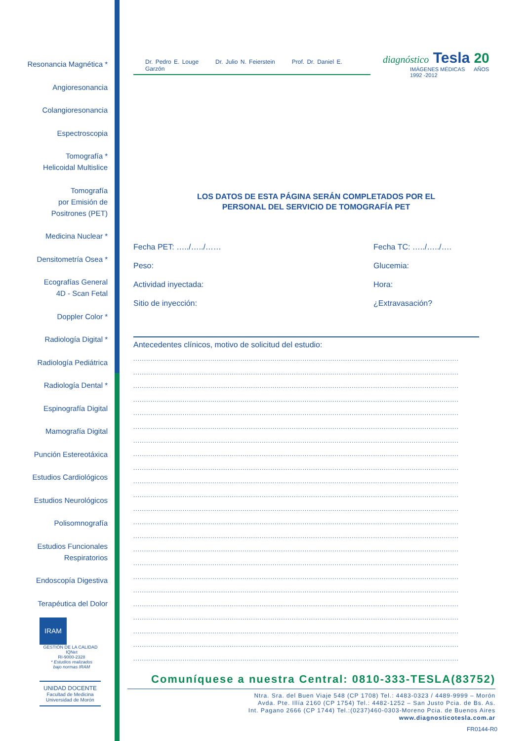Resonancia Magnética *
Angioresonancia
Colangioresonancia
Espectroscopia
Tomografía *
Helicoidal Multislice
Tomografía
por Emisión de
Positrones (PET)
Medicina Nuclear *
Densitometría Osea *
Ecografías General
4D - Scan Fetal
Doppler Color *
Radiología Digital *
Radiología Pediátrica
Radiología Dental *
Espinografía Digital
Mamografía Digital
Punción Estereotáxica
Estudios Cardiológicos
Estudios Neurológicos
Polisomnografía
Estudios Funcionales
Respiratorios
Endoscopía Digestiva
Terapéutica del Dolor
IRAM
GESTIÓN DE LA CALIDAD IQNet
RI-9000-2328
* Estudios realizados
bajo normas IRAM
UNIDAD DOCENTE
Facultad de Medicina
Universidad de Morón
Dr. Pedro E. Louge Dr. Julio N. Feierstein Prof. Dr. Daniel E. Garzón
diagnóstico Tesla 20
IMÁGENES MÉDICAS AÑOS 1992 -2012
LOS DATOS DE ESTA PÁGINA SERÁN COMPLETADOS POR EL
PERSONAL DEL SERVICIO DE TOMOGRAFÍA PET
Fecha PET: …../…../……
Fecha TC: …../…../….
Peso:
Glucemia:
Actividad inyectada:
Hora:
Sitio de inyección:
¿Extravasación?
Antecedentes clínicos, motivo de solicitud del estudio:
........................................................................................................................................................
........................................................................................................................................................
........................................................................................................................................................
........................................................................................................................................................
........................................................................................................................................................
........................................................................................................................................................
........................................................................................................................................................
........................................................................................................................................................
........................................................................................................................................................
........................................................................................................................................................
........................................................................................................................................................
........................................................................................................................................................
........................................................................................................................................................
........................................................................................................................................................
........................................................................................................................................................
........................................................................................................................................................
........................................................................................................................................................
........................................................................................................................................................
........................................................................................................................................................
........................................................................................................................................................
........................................................................................................................................................
........................................................................................................................................................
........................................................................................................................................................
Comuníquese a nuestra Central: 0810-333-TESLA(83752)
Ntra. Sra. del Buen Viaje 548 (CP 1708) Tel.: 4483-0323 / 4489-9999 – Morón
Avda. Pte. Illía 2160 (CP 1754) Tel.: 4482-1252 – San Justo Pcia. de Bs. As.
Int. Pagano 2666 (CP 1744) Tel.:(0237)460-0303-Moreno Pcia. de Buenos Aires
www.diagnosticotesla.com.ar
FR0144-R0